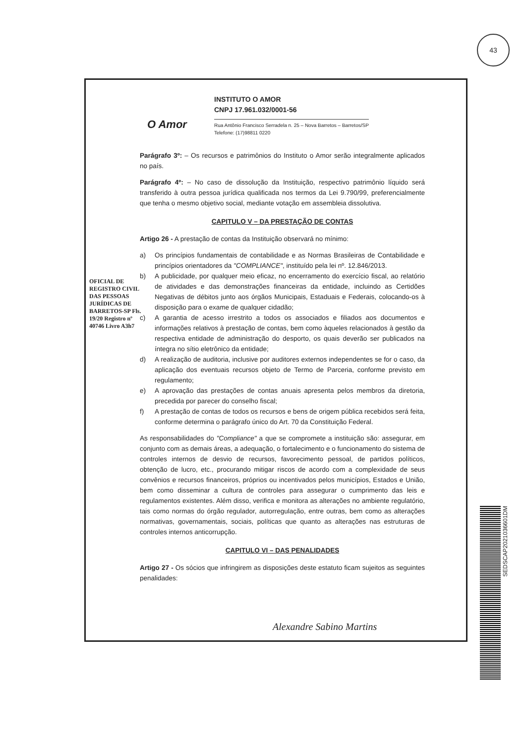43
O Amor
INSTITUTO O AMOR
CNPJ 17.961.032/0001-56
Rua Antônio Francisco Serradela n. 25 – Nova Barretos – Barretos/SP
Telefone: (17)98811 0220
Parágrafo 3º: – Os recursos e patrimônios do Instituto o Amor serão integralmente aplicados no país.
Parágrafo 4º: – No caso de dissolução da Instituição, respectivo patrimônio líquido será transferido à outra pessoa jurídica qualificada nos termos da Lei 9.790/99, preferencialmente que tenha o mesmo objetivo social, mediante votação em assembleia dissolutiva.
CAPITULO V – DA PRESTAÇÃO DE CONTAS
Artigo 26 - A prestação de contas da Instituição observará no mínimo:
a) Os princípios fundamentais de contabilidade e as Normas Brasileiras de Contabilidade e princípios orientadores da "COMPLIANCE", instituído pela lei nº. 12.846/2013.
b) A publicidade, por qualquer meio eficaz, no encerramento do exercício fiscal, ao relatório de atividades e das demonstrações financeiras da entidade, incluindo as Certidões Negativas de débitos junto aos órgãos Municipais, Estaduais e Federais, colocando-os à disposição para o exame de qualquer cidadão;
c) A garantia de acesso irrestrito a todos os associados e filiados aos documentos e informações relativos à prestação de contas, bem como àqueles relacionados à gestão da respectiva entidade de administração do desporto, os quais deverão ser publicados na íntegra no sítio eletrônico da entidade;
d) A realização de auditoria, inclusive por auditores externos independentes se for o caso, da aplicação dos eventuais recursos objeto de Termo de Parceria, conforme previsto em regulamento;
e) A aprovação das prestações de contas anuais apresenta pelos membros da diretoria, precedida por parecer do conselho fiscal;
f) A prestação de contas de todos os recursos e bens de origem pública recebidos será feita, conforme determina o parágrafo único do Art. 70 da Constituição Federal.
As responsabilidades do "Compliance" a que se compromete a instituição são: assegurar, em conjunto com as demais áreas, a adequação, o fortalecimento e o funcionamento do sistema de controles internos de desvio de recursos, favorecimento pessoal, de partidos políticos, obtenção de lucro, etc., procurando mitigar riscos de acordo com a complexidade de seus convênios e recursos financeiros, próprios ou incentivados pelos municípios, Estados e União, bem como disseminar a cultura de controles para assegurar o cumprimento das leis e regulamentos existentes. Além disso, verifica e monitora as alterações no ambiente regulatório, tais como normas do órgão regulador, autorregulação, entre outras, bem como as alterações normativas, governamentais, sociais, políticas que quanto as alterações nas estruturas de controles internos anticorrupção.
CAPITULO VI – DAS PENALIDADES
Artigo 27 - Os sócios que infringirem as disposições deste estatuto ficam sujeitos as seguintes penalidades:
OFICIAL DE REGISTRO CIVIL DAS PESSOAS JURÍDICAS DE BARRETOS-SP Fls. 19/20 Registro nº 40746 Livro A3h7
Alexandre Sabino Martins
SEDSCAP2021036601DM